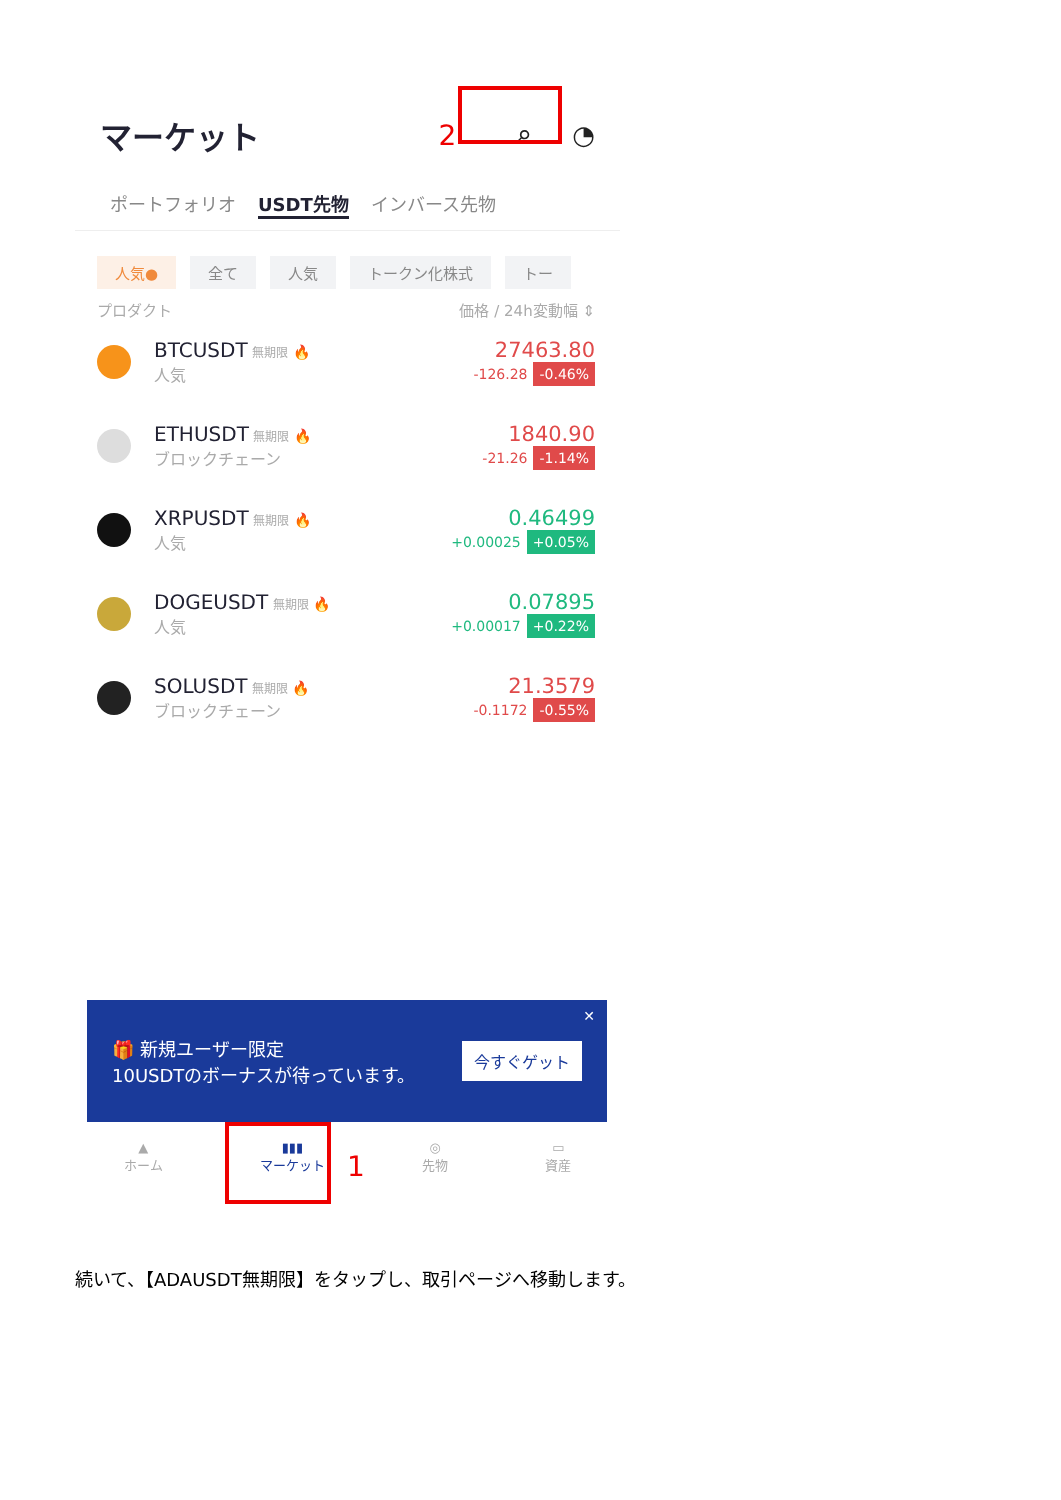マーケット 2 ⌕ ◔
ポートフォリオ USDT先物 インバース先物
人気● 全て 人気 トークン化株式 トー
プロダクト 価格 / 24h変動幅 ⇕
BTCUSDT 無期限 🔥
人気
27463.80
-126.28 -0.46%
ETHUSDT 無期限 🔥
ブロックチェーン
1840.90
-21.26 -1.14%
XRPUSDT 無期限 🔥
人気
0.46499
+0.00025 +0.05%
DOGEUSDT 無期限 🔥
人気
0.07895
+0.00017 +0.22%
SOLUSDT 無期限 🔥
ブロックチェーン
21.3579
-0.1172 -0.55%
🎁 新規ユーザー限定
10USDTのボーナスが待っています。
今すぐゲット
✕
▲
ホーム ▮▮▮
マーケット ◎
先物 ▭
資産
1
続いて、【ADAUSDT無期限】をタップし、取引ページへ移動します。